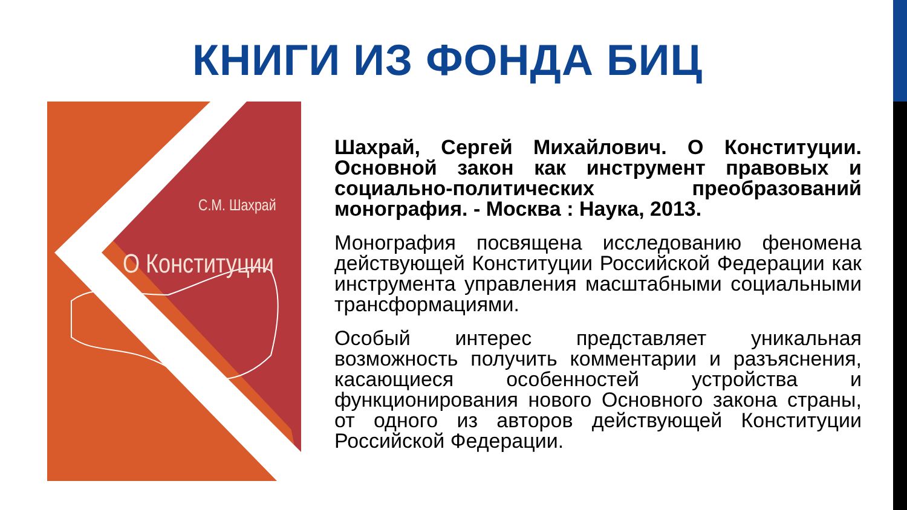КНИГИ ИЗ ФОНДА БИЦ
С.М. Шахрай
О Конституции
Шахрай, Сергей Михайлович. О Конституции. Основной закон как инструмент правовых и социально-политических преобразований монография. - Москва : Наука, 2013.
Монография посвящена исследованию феномена действующей Конституции Российской Федерации как инструмента управления масштабными социальными трансформациями.
Особый интерес представляет уникальная возможность получить комментарии и разъяснения, касающиеся особенностей устройства и функционирования нового Основного закона страны, от одного из авторов действующей Конституции Российской Федерации.